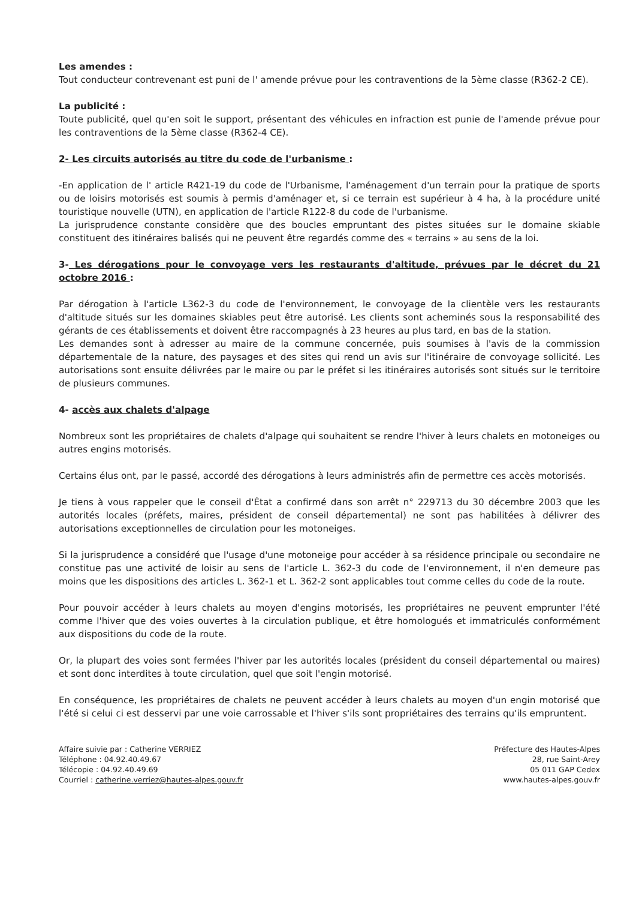Les amendes :
Tout conducteur contrevenant est puni de l' amende prévue pour les contraventions de la 5ème classe (R362-2 CE).
La publicité :
Toute publicité, quel qu'en soit le support, présentant des véhicules en infraction est punie de l'amende prévue pour les contraventions de la 5ème classe (R362-4 CE).
2- Les circuits autorisés au titre du code de l'urbanisme :
-En application de l' article R421-19 du code de l'Urbanisme, l'aménagement d'un terrain pour la pratique de sports ou de loisirs motorisés est soumis à permis d'aménager et, si ce terrain est supérieur à 4 ha, à la procédure unité touristique nouvelle (UTN), en application de l'article R122-8 du code de l'urbanisme.
La jurisprudence constante considère que des boucles empruntant des pistes situées sur le domaine skiable constituent des itinéraires balisés qui ne peuvent être regardés comme des « terrains » au sens de la loi.
3- Les dérogations pour le convoyage vers les restaurants d'altitude, prévues par le décret du 21 octobre 2016 :
Par dérogation à l'article L362-3 du code de l'environnement, le convoyage de la clientèle vers les restaurants d'altitude situés sur les domaines skiables peut être autorisé. Les clients sont acheminés sous la responsabilité des gérants de ces établissements et doivent être raccompagnés à 23 heures au plus tard, en bas de la station.
Les demandes sont à adresser au maire de la commune concernée, puis soumises à l'avis de la commission départementale de la nature, des paysages et des sites qui rend un avis sur l'itinéraire de convoyage sollicité. Les autorisations sont ensuite délivrées par le maire ou par le préfet si les itinéraires autorisés sont situés sur le territoire de plusieurs communes.
4- accès aux chalets d'alpage
Nombreux sont les propriétaires de chalets d'alpage qui souhaitent se rendre l'hiver à leurs chalets en motoneiges ou autres engins motorisés.
Certains élus ont, par le passé, accordé des dérogations à leurs administrés afin de permettre ces accès motorisés.
Je tiens à vous rappeler que le conseil d'État a confirmé dans son arrêt n° 229713 du 30 décembre 2003 que les autorités locales (préfets, maires, président de conseil départemental) ne sont pas habilitées à délivrer des autorisations exceptionnelles de circulation pour les motoneiges.
Si la jurisprudence a considéré que l'usage d'une motoneige pour accéder à sa résidence principale ou secondaire ne constitue pas une activité de loisir au sens de l'article L. 362-3 du code de l'environnement, il n'en demeure pas moins que les dispositions des articles L. 362-1 et L. 362-2 sont applicables tout comme celles du code de la route.
Pour pouvoir accéder à leurs chalets au moyen d'engins motorisés, les propriétaires ne peuvent emprunter l'été comme l'hiver que des voies ouvertes à la circulation publique, et être homologués et immatriculés conformément aux dispositions du code de la route.
Or, la plupart des voies sont fermées l'hiver par les autorités locales (président du conseil départemental ou maires) et sont donc interdites à toute circulation, quel que soit l'engin motorisé.
En conséquence, les propriétaires de chalets ne peuvent accéder à leurs chalets au moyen d'un engin motorisé que l'été si celui ci est desservi par une voie carrossable et l'hiver s'ils sont propriétaires des terrains qu'ils empruntent.
Affaire suivie par : Catherine VERRIEZ
Téléphone : 04.92.40.49.67
Télécopie : 04.92.40.49.69
Courriel : catherine.verriez@hautes-alpes.gouv.fr
Préfecture des Hautes-Alpes
28, rue Saint-Arey
05 011 GAP Cedex
www.hautes-alpes.gouv.fr